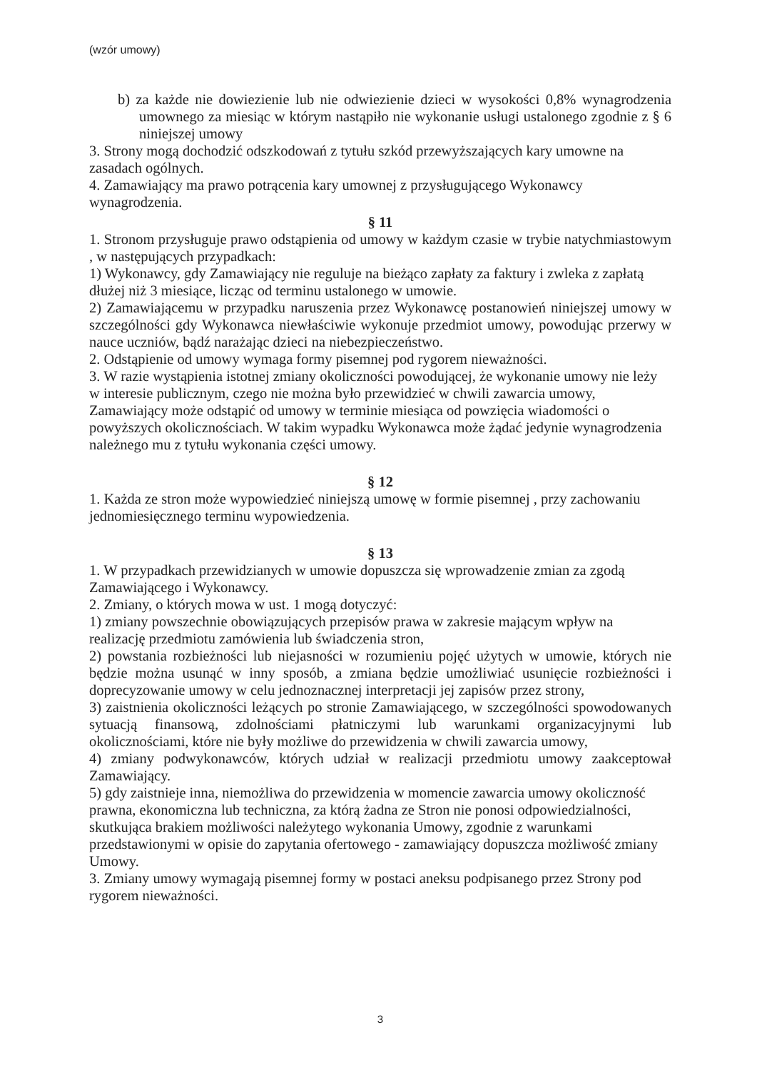(wzór umowy)
b) za każde nie dowiezienie lub nie odwiezienie dzieci w wysokości 0,8% wynagrodzenia umownego za miesiąc w którym nastąpiło nie wykonanie usługi ustalonego zgodnie z § 6 niniejszej umowy
3. Strony mogą dochodzić odszkodowań z tytułu szkód przewyższających kary umowne na zasadach ogólnych.
4. Zamawiający ma prawo potrącenia kary umownej z przysługującego Wykonawcy wynagrodzenia.
§ 11
1. Stronom przysługuje prawo odstąpienia od umowy w każdym czasie w trybie natychmiastowym , w następujących przypadkach:
1) Wykonawcy, gdy Zamawiający nie reguluje na bieżąco zapłaty za faktury i zwleka z zapłatą dłużej niż 3 miesiące, licząc od terminu ustalonego w umowie.
2) Zamawiającemu w przypadku naruszenia przez Wykonawcę postanowień niniejszej umowy w szczególności gdy Wykonawca niewłaściwie wykonuje przedmiot umowy, powodując przerwy w nauce uczniów, bądź narażając dzieci na niebezpieczeństwo.
2. Odstąpienie od umowy wymaga formy pisemnej pod rygorem nieważności.
3. W razie wystąpienia istotnej zmiany okoliczności powodującej, że wykonanie umowy nie leży w interesie publicznym, czego nie można było przewidzieć w chwili zawarcia umowy, Zamawiający może odstąpić od umowy w terminie miesiąca od powzięcia wiadomości o powyższych okolicznościach. W takim wypadku Wykonawca może żądać jedynie wynagrodzenia należnego mu z tytułu wykonania części umowy.
§ 12
1. Każda ze stron może wypowiedzieć niniejszą umowę w formie pisemnej , przy zachowaniu jednomiesięcznego terminu wypowiedzenia.
§ 13
1. W przypadkach przewidzianych w umowie dopuszcza się wprowadzenie zmian za zgodą Zamawiającego i Wykonawcy.
2. Zmiany, o których mowa w ust. 1 mogą dotyczyć:
1) zmiany powszechnie obowiązujących przepisów prawa w zakresie mającym wpływ na realizację przedmiotu zamówienia lub świadczenia stron,
2) powstania rozbieżności lub niejasności w rozumieniu pojęć użytych w umowie, których nie będzie można usunąć w inny sposób, a zmiana będzie umożliwiać usunięcie rozbieżności i doprecyzowanie umowy w celu jednoznacznej interpretacji jej zapisów przez strony,
3) zaistnienia okoliczności leżących po stronie Zamawiającego, w szczególności spowodowanych sytuacją finansową, zdolnościami płatniczymi lub warunkami organizacyjnymi lub okolicznościami, które nie były możliwe do przewidzenia w chwili zawarcia umowy,
4) zmiany podwykonawców, których udział w realizacji przedmiotu umowy zaakceptował Zamawiający.
5) gdy zaistnieje inna, niemożliwa do przewidzenia w momencie zawarcia umowy okoliczność prawna, ekonomiczna lub techniczna, za którą żadna ze Stron nie ponosi odpowiedzialności, skutkująca brakiem możliwości należytego wykonania Umowy, zgodnie z warunkami przedstawionymi w opisie do zapytania ofertowego - zamawiający dopuszcza możliwość zmiany Umowy.
3. Zmiany umowy wymagają pisemnej formy w postaci aneksu podpisanego przez Strony pod rygorem nieważności.
3